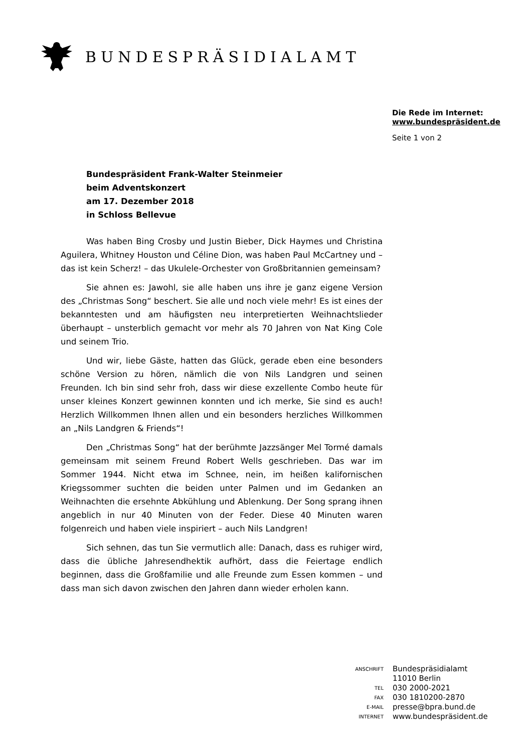BUNDESPRÄSIDIALAMT
Die Rede im Internet:
www.bundespräsident.de
Seite 1 von 2
Bundespräsident Frank-Walter Steinmeier
beim Adventskonzert
am 17. Dezember 2018
in Schloss Bellevue
Was haben Bing Crosby und Justin Bieber, Dick Haymes und Christina Aguilera, Whitney Houston und Céline Dion, was haben Paul McCartney und – das ist kein Scherz! – das Ukulele-Orchester von Großbritannien gemeinsam?
Sie ahnen es: Jawohl, sie alle haben uns ihre je ganz eigene Version des „Christmas Song“ beschert. Sie alle und noch viele mehr! Es ist eines der bekanntesten und am häufigsten neu interpretierten Weihnachtslieder überhaupt – unsterblich gemacht vor mehr als 70 Jahren von Nat King Cole und seinem Trio.
Und wir, liebe Gäste, hatten das Glück, gerade eben eine besonders schöne Version zu hören, nämlich die von Nils Landgren und seinen Freunden. Ich bin sind sehr froh, dass wir diese exzellente Combo heute für unser kleines Konzert gewinnen konnten und ich merke, Sie sind es auch! Herzlich Willkommen Ihnen allen und ein besonders herzliches Willkommen an „Nils Landgren & Friends“!
Den „Christmas Song“ hat der berühmte Jazzsänger Mel Tormé damals gemeinsam mit seinem Freund Robert Wells geschrieben. Das war im Sommer 1944. Nicht etwa im Schnee, nein, im heißen kalifornischen Kriegssommer suchten die beiden unter Palmen und im Gedanken an Weihnachten die ersehnte Abkühlung und Ablenkung. Der Song sprang ihnen angeblich in nur 40 Minuten von der Feder. Diese 40 Minuten waren folgenreich und haben viele inspiriert – auch Nils Landgren!
Sich sehnen, das tun Sie vermutlich alle: Danach, dass es ruhiger wird, dass die übliche Jahresendhektik aufhört, dass die Feiertage endlich beginnen, dass die Großfamilie und alle Freunde zum Essen kommen – und dass man sich davon zwischen den Jahren dann wieder erholen kann.
| ANSCHRIFT | Bundespräsidialamt |
| | 11010 Berlin |
| TEL | 030 2000-2021 |
| FAX | 030 1810200-2870 |
| E-MAIL | presse@bpra.bund.de |
| INTERNET | www.bundespräsident.de |